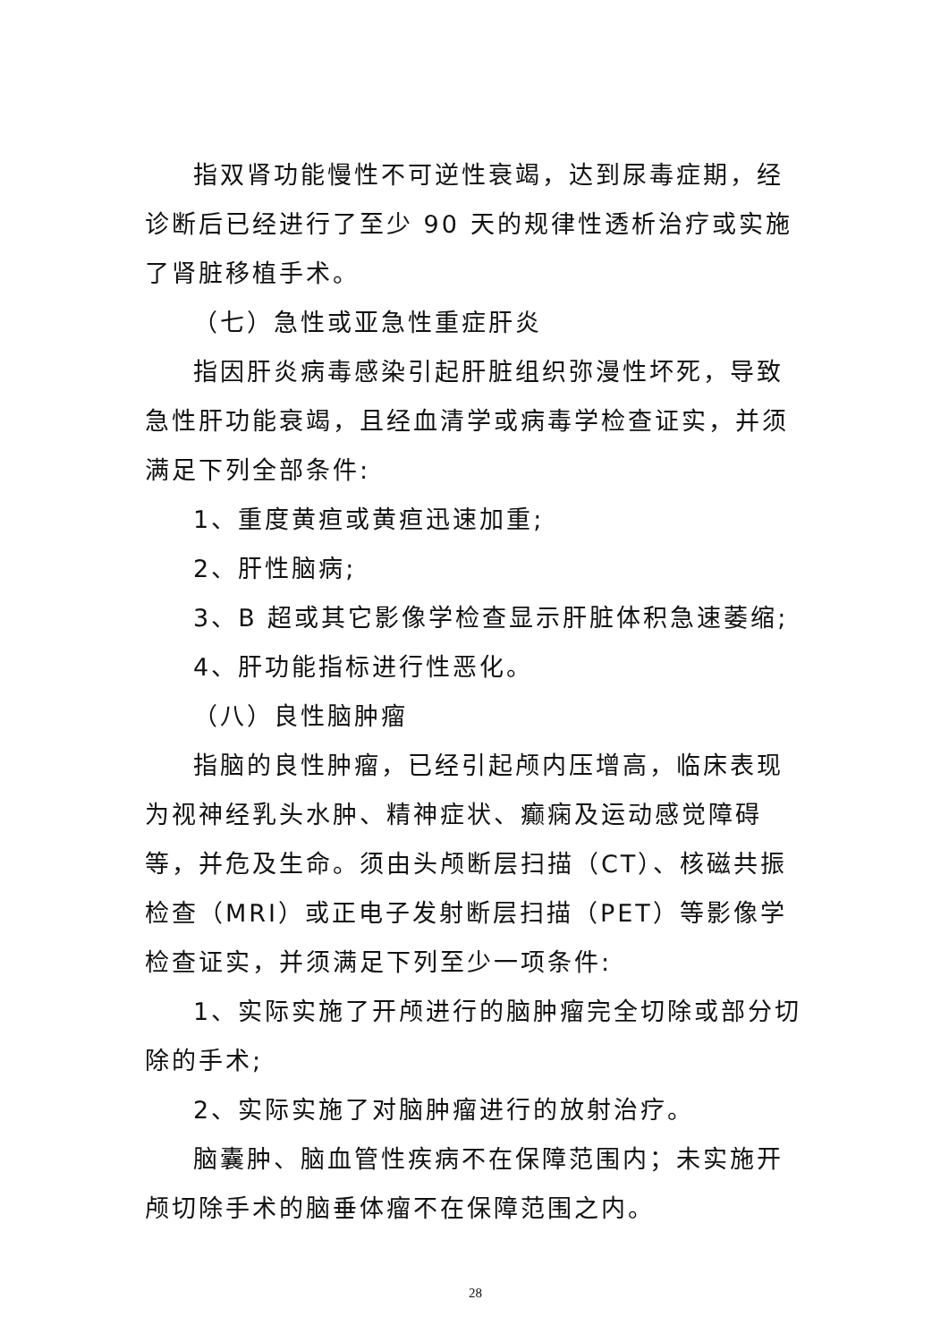指双肾功能慢性不可逆性衰竭，达到尿毒症期，经诊断后已经进行了至少 90 天的规律性透析治疗或实施了肾脏移植手术。
（七）急性或亚急性重症肝炎
指因肝炎病毒感染引起肝脏组织弥漫性坏死，导致急性肝功能衰竭，且经血清学或病毒学检查证实，并须满足下列全部条件:
1、重度黄疸或黄疸迅速加重;
2、肝性脑病;
3、B 超或其它影像学检查显示肝脏体积急速萎缩;
4、肝功能指标进行性恶化。
（八）良性脑肿瘤
指脑的良性肿瘤，已经引起颅内压增高，临床表现为视神经乳头水肿、精神症状、癫痫及运动感觉障碍等，并危及生命。须由头颅断层扫描（CT）、核磁共振检查（MRI）或正电子发射断层扫描（PET）等影像学检查证实，并须满足下列至少一项条件:
1、实际实施了开颅进行的脑肿瘤完全切除或部分切除的手术;
2、实际实施了对脑肿瘤进行的放射治疗。
脑囊肿、脑血管性疾病不在保障范围内；未实施开颅切除手术的脑垂体瘤不在保障范围之内。
28